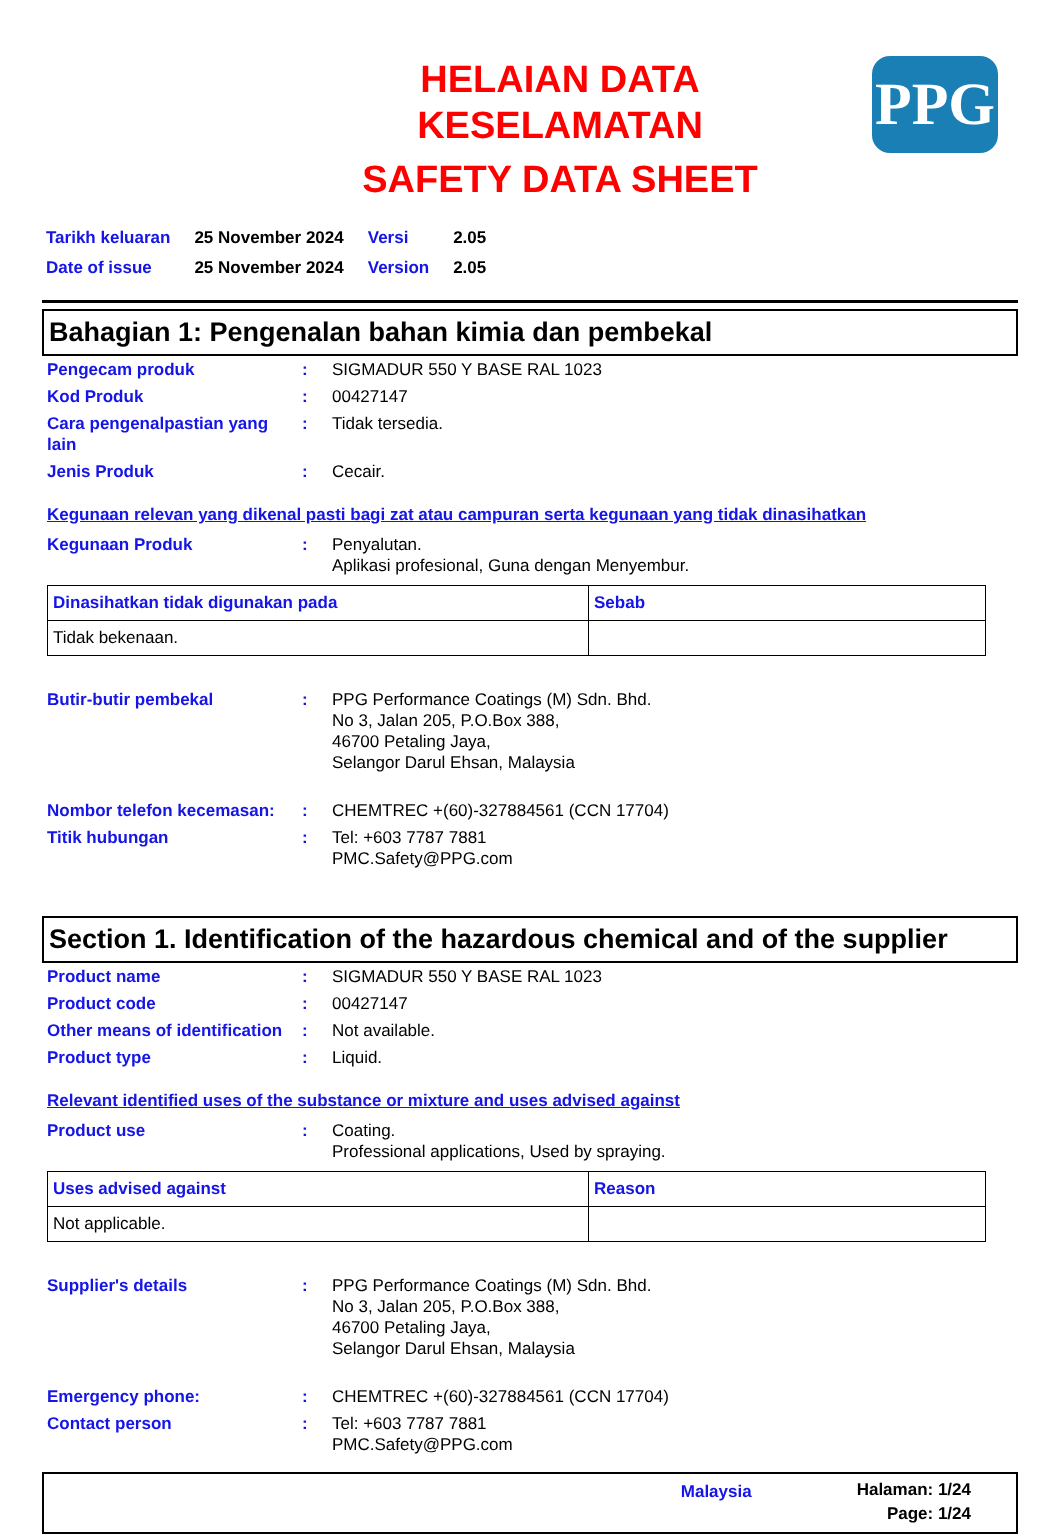PPG
HELAIAN DATA
KESELAMATAN
SAFETY DATA SHEET
| Tarikh keluaran | 25 November 2024 | Versi | 2.05 |
| Date of issue | 25 November 2024 | Version | 2.05 |
Bahagian 1: Pengenalan bahan kimia dan pembekal
| Pengecam produk | : | SIGMADUR 550 Y BASE RAL 1023 |
| Kod Produk | : | 00427147 |
| Cara pengenalpastian yang lain | : | Tidak tersedia. |
| Jenis Produk | : | Cecair. |
Kegunaan relevan yang dikenal pasti bagi zat atau campuran serta kegunaan yang tidak dinasihatkan
| Kegunaan Produk | : | Penyalutan. Aplikasi profesional, Guna dengan Menyembur. |
| Dinasihatkan tidak digunakan pada | Sebab |
| --- | --- |
| Tidak bekenaan. | |
| Butir-butir pembekal | : | PPG Performance Coatings (M) Sdn. Bhd. No 3, Jalan 205, P.O.Box 388, 46700 Petaling Jaya, Selangor Darul Ehsan, Malaysia |
| Nombor telefon kecemasan: | : | CHEMTREC +(60)-327884561 (CCN 17704) |
| Titik hubungan | : | Tel: +603 7787 7881 PMC.Safety@PPG.com |
Section 1. Identification of the hazardous chemical and of the supplier
| Product name | : | SIGMADUR 550 Y BASE RAL 1023 |
| Product code | : | 00427147 |
| Other means of identification | : | Not available. |
| Product type | : | Liquid. |
Relevant identified uses of the substance or mixture and uses advised against
| Product use | : | Coating. Professional applications, Used by spraying. |
| Uses advised against | Reason |
| --- | --- |
| Not applicable. | |
| Supplier's details | : | PPG Performance Coatings (M) Sdn. Bhd. No 3, Jalan 205, P.O.Box 388, 46700 Petaling Jaya, Selangor Darul Ehsan, Malaysia |
| Emergency phone: | : | CHEMTREC +(60)-327884561 (CCN 17704) |
| Contact person | : | Tel: +603 7787 7881 PMC.Safety@PPG.com |
Malaysia
Halaman: 1/24
Page: 1/24